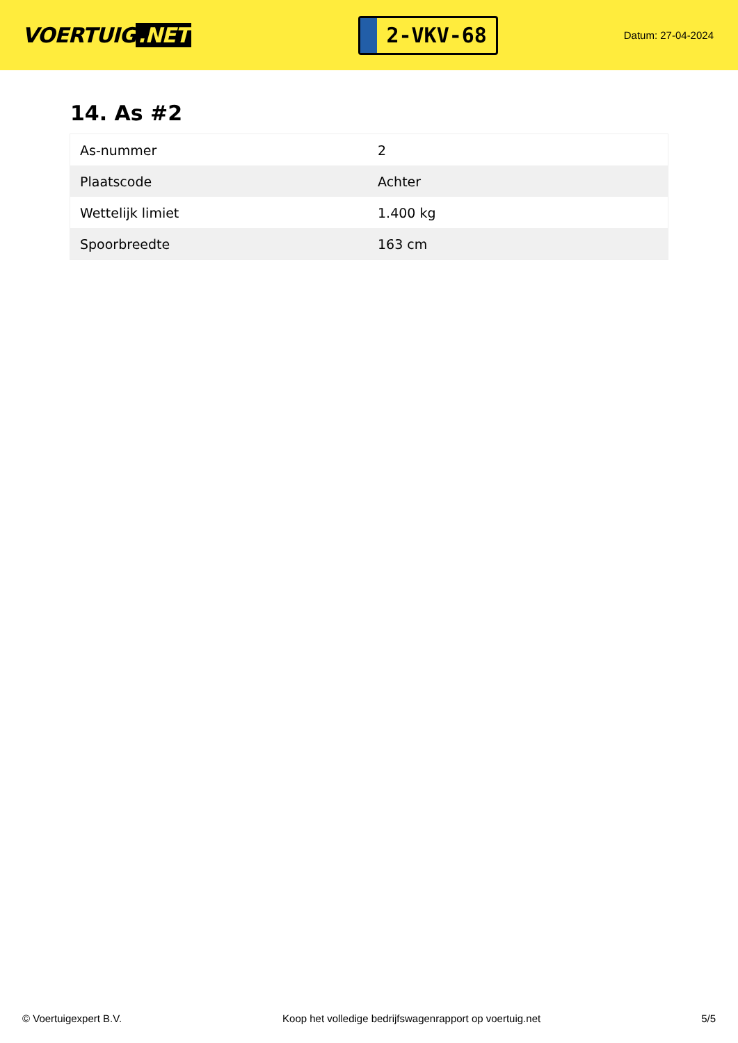VOERTUIG.NET
2-VKV-68
Datum: 27-04-2024
14. As #2
| As-nummer | 2 |
| Plaatscode | Achter |
| Wettelijk limiet | 1.400 kg |
| Spoorbreedte | 163 cm |
© Voertuigexpert B.V. Koop het volledige bedrijfswagenrapport op voertuig.net 5/5